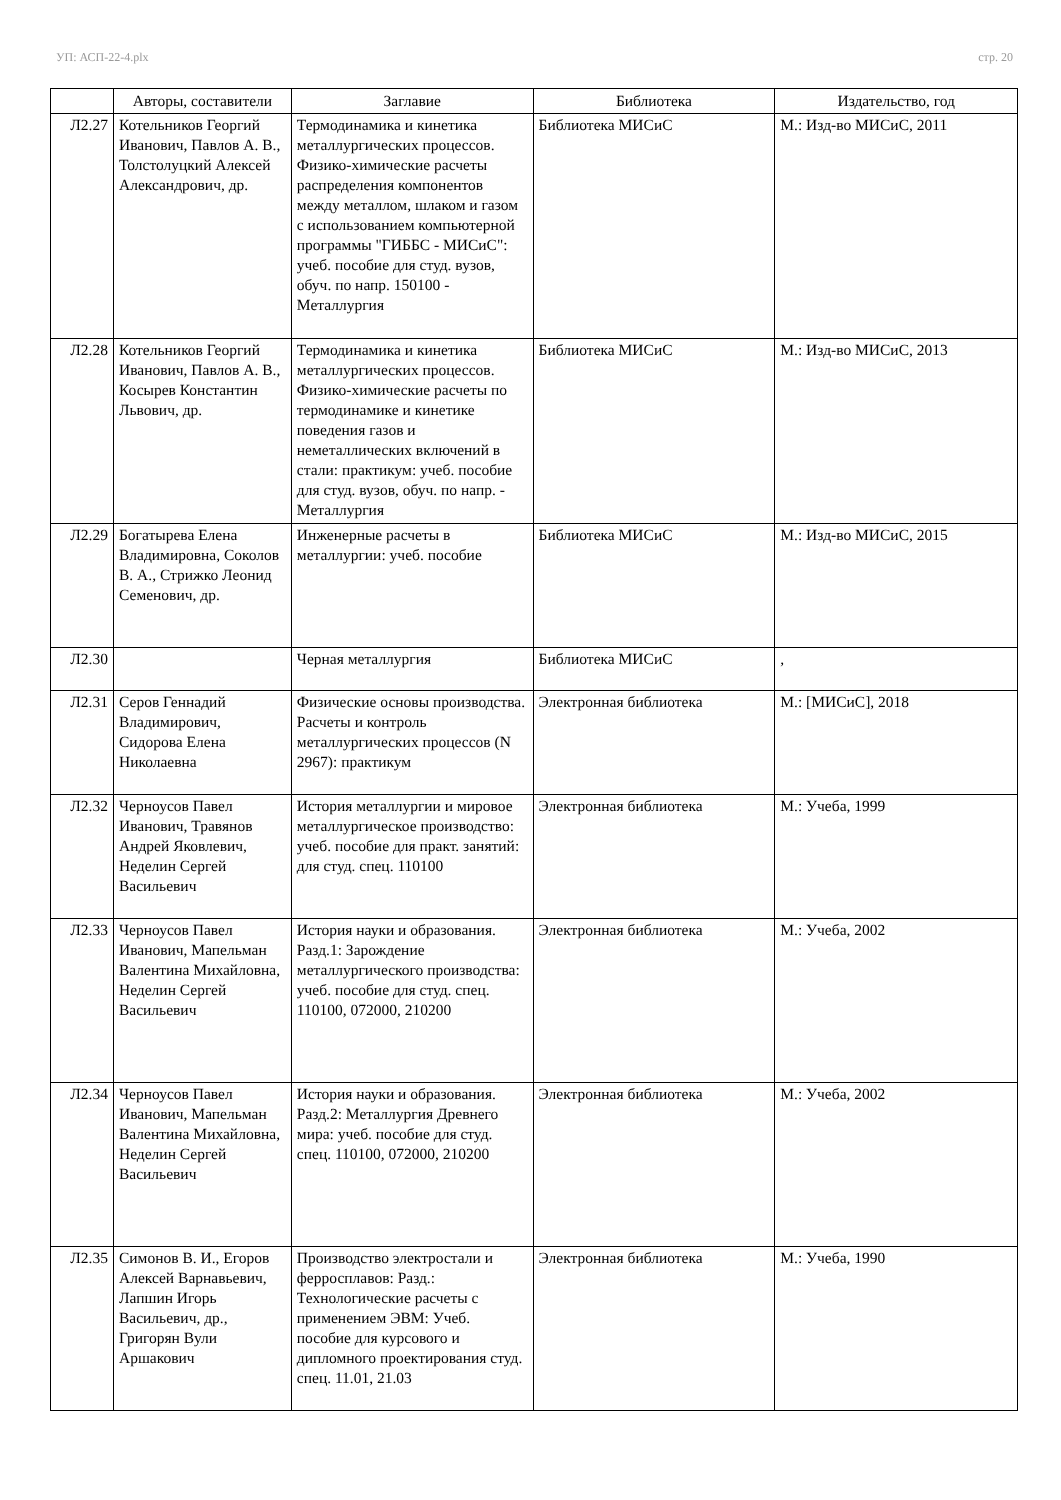УП: АСП-22-4.plx стр. 20
| | Авторы, составители | Заглавие | Библиотека | Издательство, год |
| --- | --- | --- | --- | --- |
| Л2.27 | Котельников Георгий Иванович, Павлов А. В., Толстолуцкий Алексей Александрович, др. | Термодинамика и кинетика металлургических процессов. Физико-химические расчеты распределения компонентов между металлом, шлаком и газом с использованием компьютерной программы "ГИББС - МИСиС": учеб. пособие для студ. вузов, обуч. по напр. 150100 - Металлургия | Библиотека МИСиС | М.: Изд-во МИСиС, 2011 |
| Л2.28 | Котельников Георгий Иванович, Павлов А. В., Косырев Константин Львович, др. | Термодинамика и кинетика металлургических процессов. Физико-химические расчеты по термодинамике и кинетике поведения газов и неметаллических включений в стали: практикум: учеб. пособие для студ. вузов, обуч. по напр. - Металлургия | Библиотека МИСиС | М.: Изд-во МИСиС, 2013 |
| Л2.29 | Богатырева Елена Владимировна, Соколов В. А., Стрижко Леонид Семенович, др. | Инженерные расчеты в металлургии: учеб. пособие | Библиотека МИСиС | М.: Изд-во МИСиС, 2015 |
| Л2.30 | | Черная металлургия | Библиотека МИСиС | , |
| Л2.31 | Серов Геннадий Владимирович, Сидорова Елена Николаевна | Физические основы производства. Расчеты и контроль металлургических процессов (N 2967): практикум | Электронная библиотека | М.: [МИСиС], 2018 |
| Л2.32 | Черноусов Павел Иванович, Травянов Андрей Яковлевич, Неделин Сергей Васильевич | История металлургии и мировое металлургическое производство: учеб. пособие для практ. занятий: для студ. спец. 110100 | Электронная библиотека | М.: Учеба, 1999 |
| Л2.33 | Черноусов Павел Иванович, Мапельман Валентина Михайловна, Неделин Сергей Васильевич | История науки и образования. Разд.1: Зарождение металлургического производства: учеб. пособие для студ. спец. 110100, 072000, 210200 | Электронная библиотека | М.: Учеба, 2002 |
| Л2.34 | Черноусов Павел Иванович, Мапельман Валентина Михайловна, Неделин Сергей Васильевич | История науки и образования. Разд.2: Металлургия Древнего мира: учеб. пособие для студ. спец. 110100, 072000, 210200 | Электронная библиотека | М.: Учеба, 2002 |
| Л2.35 | Симонов В. И., Егоров Алексей Варнавьевич, Лапшин Игорь Васильевич, др., Григорян Вули Аршакович | Производство электростали и ферросплавов: Разд.: Технологические расчеты с применением ЭВМ: Учеб. пособие для курсового и дипломного проектирования студ. спец. 11.01, 21.03 | Электронная библиотека | М.: Учеба, 1990 |